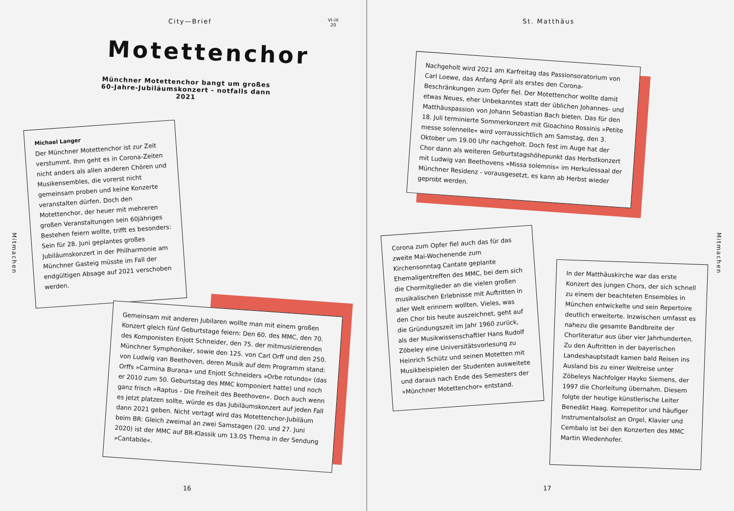City—Brief
VI–IX
20
St. Matthäus
Motettenchor
Münchner Motettenchor bangt um großes 60-Jahre-Jubiläumskonzert - notfalls dann 2021
Mitmachen
Michael Langer
Der Münchner Motettenchor ist zur Zeit verstummt. Ihm geht es in Corona-Zeiten nicht anders als allen anderen Chören und Musikensembles, die vorerst nicht gemeinsam proben und keine Konzerte veranstalten dürfen. Doch den Motettenchor, der heuer mit mehreren großen Veranstaltungen sein 60jähriges Bestehen feiern wollte, trifft es besonders: Sein für 28. Juni geplantes großes Jubiläumskonzert in der Philharmonie am Münchner Gasteig müsste im Fall der endgültigen Absage auf 2021 verschoben werden.
Gemeinsam mit anderen Jubilaren wollte man mit einem großen Konzert gleich fünf Geburtstage feiern: Den 60. des MMC, den 70. des Komponisten Enjott Schneider, den 75. der mitmusizierenden Münchner Symphoniker, sowie den 125. von Carl Orff und den 250. von Ludwig van Beethoven, deren Musik auf dem Programm stand: Orffs »Carmina Burana« und Enjott Schneiders »Orbe rotundo« (das er 2010 zum 50. Geburtstag des MMC komponiert hatte) und noch ganz frisch »Raptus - Die Freiheit des Beethoven«. Doch auch wenn es jetzt platzen sollte, würde es das Jubiläumskonzert auf jeden Fall dann 2021 geben. Nicht vertagt wird das Motettenchor-Jubiläum beim BR: Gleich zweimal an zwei Samstagen (20. und 27. Juni 2020) ist der MMC auf BR-Klassik um 13.05 Thema in der Sendung »Cantabile«.
16
Nachgeholt wird 2021 am Karfreitag das Passionsoratorium von Carl Loewe, das Anfang April als erstes den Corona-Beschränkungen zum Opfer fiel. Der Motettenchor wollte damit etwas Neues, eher Unbekanntes statt der üblichen Johannes- und Matthäuspassion von Johann Sebastian Bach bieten. Das für den 18. Juli terminierte Sommerkonzert mit Gioachino Rossinis »Petite messe solennelle« wird vorraussichtlich am Samstag, den 3. Oktober um 19.00 Uhr nachgeholt. Doch fest im Auge hat der Chor dann als weiteren Geburtstagshöhepunkt das Herbstkonzert mit Ludwig van Beethovens »Missa solemnis« im Herkulessaal der Münchner Residenz - vorausgesetzt, es kann ab Herbst wieder geprobt werden.
Corona zum Opfer fiel auch das für das zweite Mai-Wochenende zum Kirchensonntag Cantate geplante Ehemaligentreffen des MMC, bei dem sich die Chormitglieder an die vielen großen musikalischen Erlebnisse mit Auftritten in aller Welt erinnern wollten. Vieles, was den Chor bis heute auszeichnet, geht auf die Gründungszeit im Jahr 1960 zurück, als der Musikwissenschaftler Hans Rudolf Zöbeley eine Universitätsvorlesung zu Heinrich Schütz und seinen Motetten mit Musikbeispielen der Studenten ausweitete und daraus nach Ende des Semesters der »Münchner Motettenchor« entstand.
In der Matthäuskirche war das erste Konzert des jungen Chors, der sich schnell zu einem der beachteten Ensembles in München entwickelte und sein Repertoire deutlich erweiterte. Inzwischen umfasst es nahezu die gesamte Bandbreite der Chorliteratur aus über vier Jahrhunderten. Zu den Auftritten in der bayerischen Landeshauptstadt kamen bald Reisen ins Ausland bis zu einer Weltreise unter Zöbeleys Nachfolger Hayko Siemens, der 1997 die Chorleitung übernahm. Diesem folgte der heutige künstlerische Leiter Benedikt Haag. Korrepetitor und häufiger Instrumentalsolist an Orgel, Klavier und Cembalo ist bei den Konzerten des MMC Martin Wiedenhofer.
Mitmachen
17